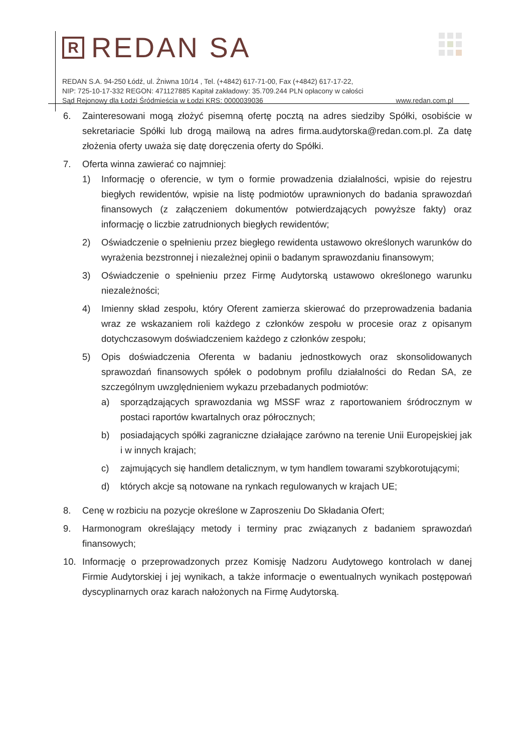R
REDAN SA
REDAN S.A. 94-250 Łódź, ul. Żniwna 10/14 , Tel. (+4842) 617-71-00, Fax (+4842) 617-17-22,
NIP: 725-10-17-332 REGON: 471127885 Kapitał zakładowy: 35.709.244 PLN opłacony w całości
Sąd Rejonowy dla Łodzi Śródmieścia w Łodzi KRS: 0000039036 www.redan.com.pl
6. Zainteresowani mogą złożyć pisemną ofertę pocztą na adres siedziby Spółki, osobiście w sekretariacie Spółki lub drogą mailową na adres firma.audytorska@redan.com.pl. Za datę złożenia oferty uważa się datę doręczenia oferty do Spółki.
7. Oferta winna zawierać co najmniej:
1) Informację o oferencie, w tym o formie prowadzenia działalności, wpisie do rejestru biegłych rewidentów, wpisie na listę podmiotów uprawnionych do badania sprawozdań finansowych (z załączeniem dokumentów potwierdzających powyższe fakty) oraz informację o liczbie zatrudnionych biegłych rewidentów;
2) Oświadczenie o spełnieniu przez biegłego rewidenta ustawowo określonych warunków do wyrażenia bezstronnej i niezależnej opinii o badanym sprawozdaniu finansowym;
3) Oświadczenie o spełnieniu przez Firmę Audytorską ustawowo określonego warunku niezależności;
4) Imienny skład zespołu, który Oferent zamierza skierować do przeprowadzenia badania wraz ze wskazaniem roli każdego z członków zespołu w procesie oraz z opisanym dotychczasowym doświadczeniem każdego z członków zespołu;
5) Opis doświadczenia Oferenta w badaniu jednostkowych oraz skonsolidowanych sprawozdań finansowych spółek o podobnym profilu działalności do Redan SA, ze szczególnym uwzględnieniem wykazu przebadanych podmiotów:
a) sporządzających sprawozdania wg MSSF wraz z raportowaniem śródrocznym w postaci raportów kwartalnych oraz półrocznych;
b) posiadających spółki zagraniczne działające zarówno na terenie Unii Europejskiej jak i w innych krajach;
c) zajmujących się handlem detalicznym, w tym handlem towarami szybkorotującymi;
d) których akcje są notowane na rynkach regulowanych w krajach UE;
8. Cenę w rozbiciu na pozycje określone w Zaproszeniu Do Składania Ofert;
9. Harmonogram określający metody i terminy prac związanych z badaniem sprawozdań finansowych;
10. Informację o przeprowadzonych przez Komisję Nadzoru Audytowego kontrolach w danej Firmie Audytorskiej i jej wynikach, a także informacje o ewentualnych wynikach postępowań dyscyplinarnych oraz karach nałożonych na Firmę Audytorską.